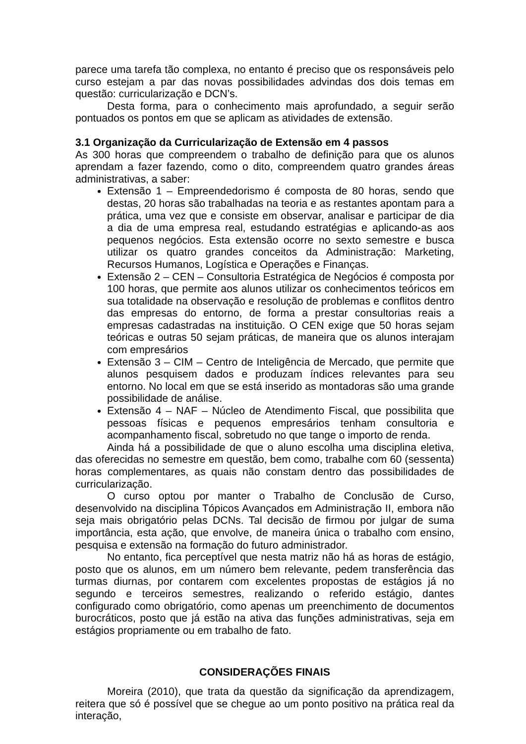parece uma tarefa tão complexa, no entanto é preciso que os responsáveis pelo curso estejam a par das novas possibilidades advindas dos dois temas em questão: curricularização e DCN’s.
Desta forma, para o conhecimento mais aprofundado, a seguir serão pontuados os pontos em que se aplicam as atividades de extensão.
3.1 Organização da Curricularização de Extensão em 4 passos
As 300 horas que compreendem o trabalho de definição para que os alunos aprendam a fazer fazendo, como o dito, compreendem quatro grandes áreas administrativas, a saber:
Extensão 1 – Empreendedorismo é composta de 80 horas, sendo que destas, 20 horas são trabalhadas na teoria e as restantes apontam para a prática, uma vez que e consiste em observar, analisar e participar de dia a dia de uma empresa real, estudando estratégias e aplicando-as aos pequenos negócios. Esta extensão ocorre no sexto semestre e busca utilizar os quatro grandes conceitos da Administração: Marketing, Recursos Humanos, Logística e Operações e Finanças.
Extensão 2 – CEN – Consultoria Estratégica de Negócios é composta por 100 horas, que permite aos alunos utilizar os conhecimentos teóricos em sua totalidade na observação e resolução de problemas e conflitos dentro das empresas do entorno, de forma a prestar consultorias reais a empresas cadastradas na instituição. O CEN exige que 50 horas sejam teóricas e outras 50 sejam práticas, de maneira que os alunos interajam com empresários
Extensão 3 – CIM – Centro de Inteligência de Mercado, que permite que alunos pesquisem dados e produzam índices relevantes para seu entorno. No local em que se está inserido as montadoras são uma grande possibilidade de análise.
Extensão 4 – NAF – Núcleo de Atendimento Fiscal, que possibilita que pessoas físicas e pequenos empresários tenham consultoria e acompanhamento fiscal, sobretudo no que tange o importo de renda.
Ainda há a possibilidade de que o aluno escolha uma disciplina eletiva, das oferecidas no semestre em questão, bem como, trabalhe com 60 (sessenta) horas complementares, as quais não constam dentro das possibilidades de curricularização.
O curso optou por manter o Trabalho de Conclusão de Curso, desenvolvido na disciplina Tópicos Avançados em Administração II, embora não seja mais obrigatório pelas DCNs. Tal decisão de firmou por julgar de suma importância, esta ação, que envolve, de maneira única o trabalho com ensino, pesquisa e extensão na formação do futuro administrador.
No entanto, fica perceptível que nesta matriz não há as horas de estágio, posto que os alunos, em um número bem relevante, pedem transferência das turmas diurnas, por contarem com excelentes propostas de estágios já no segundo e terceiros semestres, realizando o referido estágio, dantes configurado como obrigatório, como apenas um preenchimento de documentos burocráticos, posto que já estão na ativa das funções administrativas, seja em estágios propriamente ou em trabalho de fato.
CONSIDERAÇÕES FINAIS
Moreira (2010), que trata da questão da significação da aprendizagem, reitera que só é possível que se chegue ao um ponto positivo na prática real da interação,